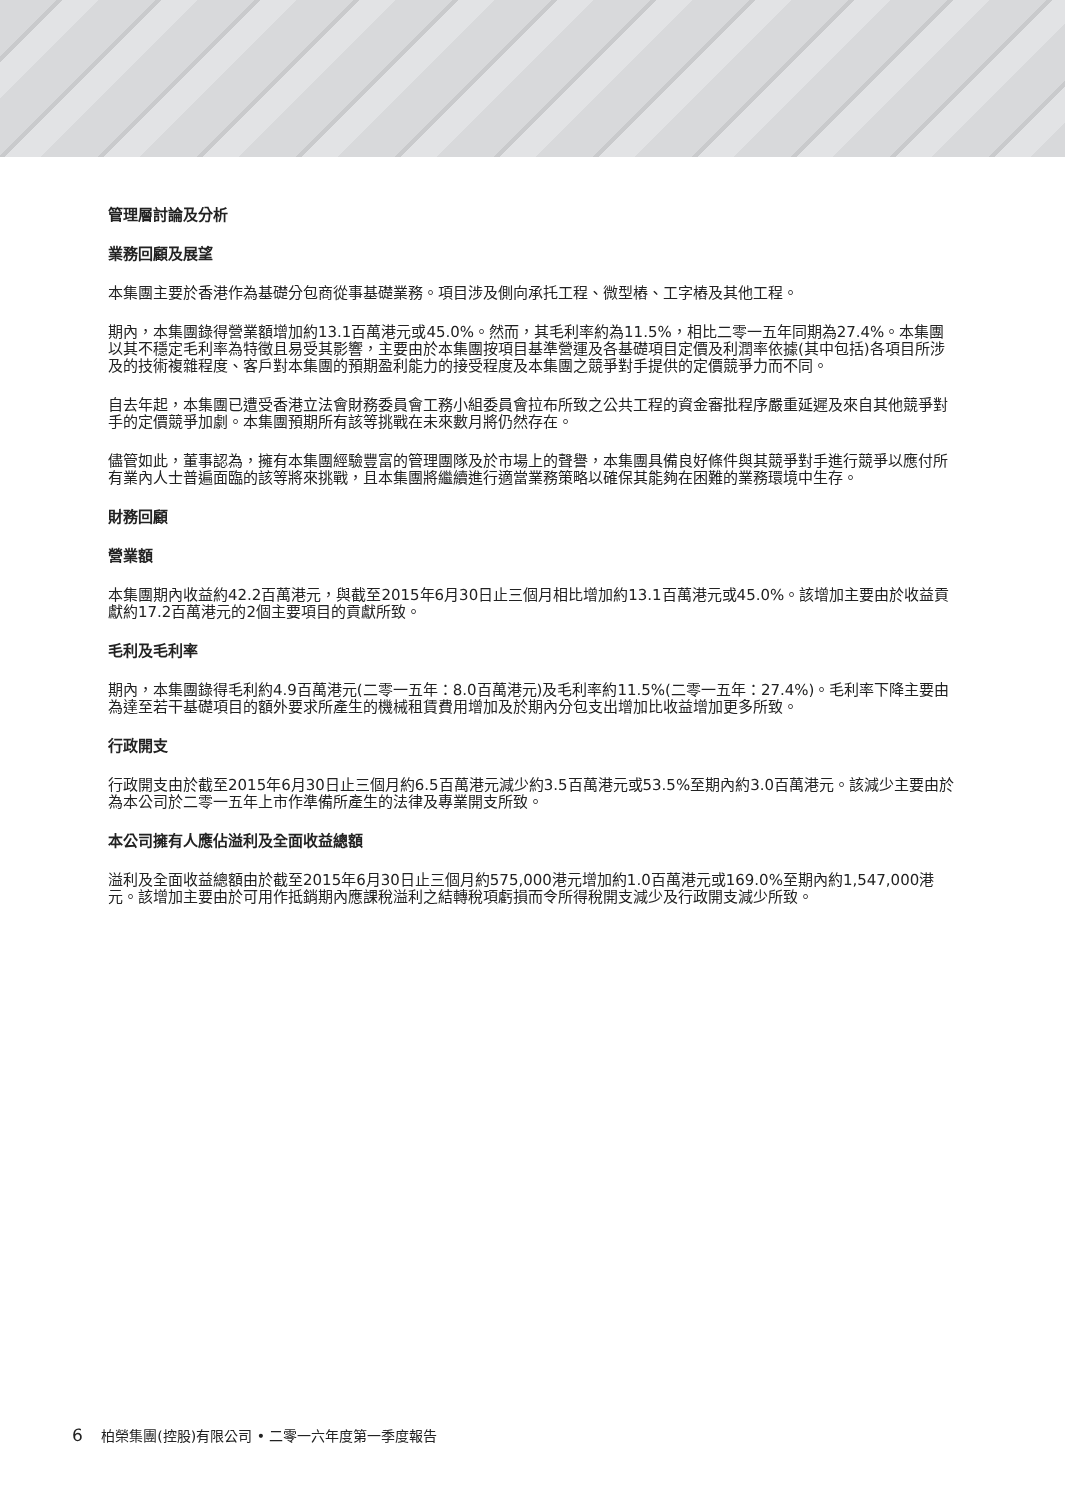管理層討論及分析
業務回顧及展望
本集團主要於香港作為基礎分包商從事基礎業務。項目涉及側向承托工程、微型樁、工字樁及其他工程。
期內，本集團錄得營業額增加約13.1百萬港元或45.0%。然而，其毛利率約為11.5%，相比二零一五年同期為27.4%。本集團以其不穩定毛利率為特徵且易受其影響，主要由於本集團按項目基準營運及各基礎項目定價及利潤率依據(其中包括)各項目所涉及的技術複雜程度、客戶對本集團的預期盈利能力的接受程度及本集團之競爭對手提供的定價競爭力而不同。
自去年起，本集團已遭受香港立法會財務委員會工務小組委員會拉布所致之公共工程的資金審批程序嚴重延遲及來自其他競爭對手的定價競爭加劇。本集團預期所有該等挑戰在未來數月將仍然存在。
儘管如此，董事認為，擁有本集團經驗豐富的管理團隊及於市場上的聲譽，本集團具備良好條件與其競爭對手進行競爭以應付所有業內人士普遍面臨的該等將來挑戰，且本集團將繼續進行適當業務策略以確保其能夠在困難的業務環境中生存。
財務回顧
營業額
本集團期內收益約42.2百萬港元，與截至2015年6月30日止三個月相比增加約13.1百萬港元或45.0%。該增加主要由於收益貢獻約17.2百萬港元的2個主要項目的貢獻所致。
毛利及毛利率
期內，本集團錄得毛利約4.9百萬港元(二零一五年：8.0百萬港元)及毛利率約11.5%(二零一五年：27.4%)。毛利率下降主要由為達至若干基礎項目的額外要求所產生的機械租賃費用增加及於期內分包支出增加比收益增加更多所致。
行政開支
行政開支由於截至2015年6月30日止三個月約6.5百萬港元減少約3.5百萬港元或53.5%至期內約3.0百萬港元。該減少主要由於為本公司於二零一五年上市作準備所產生的法律及專業開支所致。
本公司擁有人應佔溢利及全面收益總額
溢利及全面收益總額由於截至2015年6月30日止三個月約575,000港元增加約1.0百萬港元或169.0%至期內約1,547,000港元。該增加主要由於可用作抵銷期內應課稅溢利之結轉稅項虧損而令所得稅開支減少及行政開支減少所致。
6 柏榮集團(控股)有限公司 • 二零一六年度第一季度報告